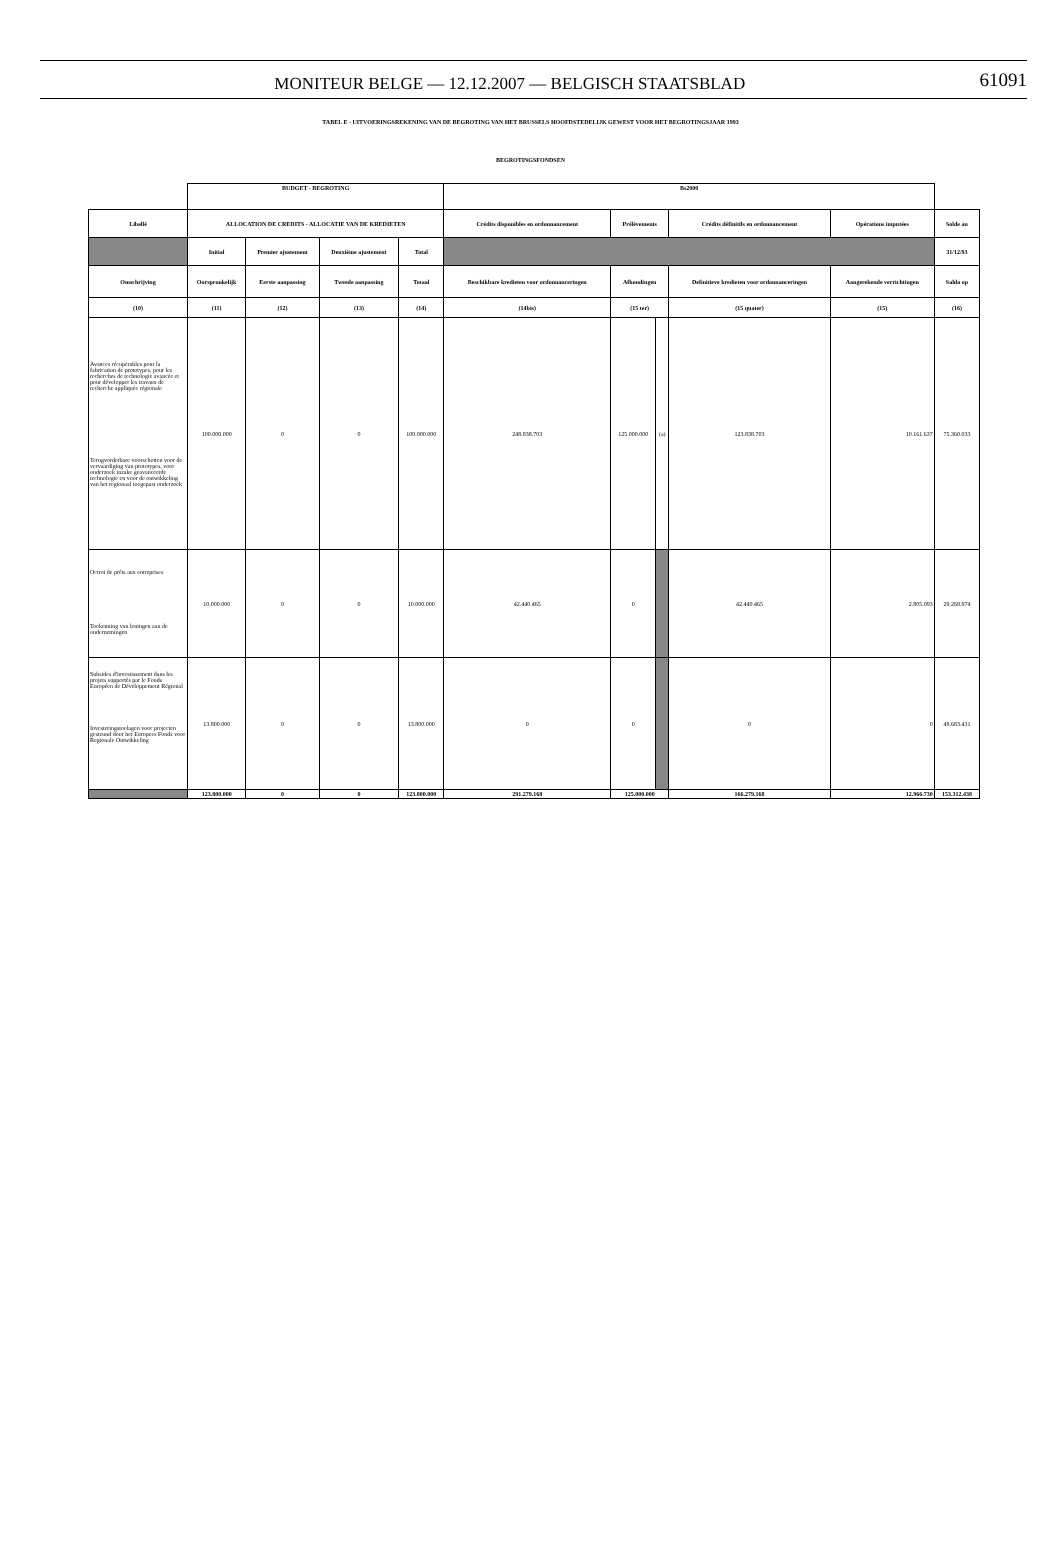MONITEUR BELGE — 12.12.2007 — BELGISCH STAATSBLAD 61091
TABEL E - UITVOERINGSREKENING VAN DE BEGROTING VAN HET BRUSSELS HOOFDSTEDELIJK GEWEST VOOR HET BEGROTINGSJAAR 1993
BEGROTINGSFONDSEN
| | BUDGET - BEGROTING | | | | Bs2000 | | | | | |
| Libellé | ALLOCATION DE CREDITS - ALLOCATIE VAN DE KREDIETEN | | | | Crédits disponibles en ordonnancement | Prélèvements | | Crédits définitifs en ordonnancement | Opérations imputées | Solde au |
| | Initial | Premier ajustement | Deuxième ajustement | Total | | | | | | 31/12/93 |
| Omschrijving | Oorspronkelijk | Eerste aanpassing | Tweede aanpassing | Totaal | Beschikbare kredieten voor ordonnanceringen | Afhoudingen | | Definitieve kredieten voor ordonnanceringen | Aangerekende verrichtingen | Saldo op |
| (10) | (11) | (12) | (13) | (14) | (14bis) | (15 ter) | | (15 quater) | (15) | (16) |
| Avances récupérables pour la fabrication de prototypes, pour les recherches de technologie avancée et pour développer les travaux de recherche appliquée régionale Terugvorderbare voorschotten voor de vervaardiging van prototypes, voor onderzoek inzake geavanceerde technologie en voor de ontwikkeling van het regionaal toegepast onderzoek | 100.000.000 | 0 | 0 | 100.000.000 | 248.838.703 | 125.000.000 | (a) | 123.838.703 | 10.161.637 | 75.360.033 |
| Octroi de prêts aux entreprises Toekenning van leningen aan de ondernemingen | 10.000.000 | 0 | 0 | 10.000.000 | 42.440.465 | 0 | | 42.440.465 | 2.805.093 | 29.268.974 |
| Subsides d'investissement dans les projets supportés par le Fonds Européen de Développement Régional Investeringstoelagen voor projecten gesteund door het Europees Fonds voor Regionale Ontwikkeling | 13.800.000 | 0 | 0 | 13.800.000 | 0 | 0 | | 0 | 0 | 48.683.431 |
| | 123.800.000 | 0 | 0 | 123.800.000 | 291.279.168 | 125.000.000 | | 166.279.168 | 12.966.730 | 153.312.438 |